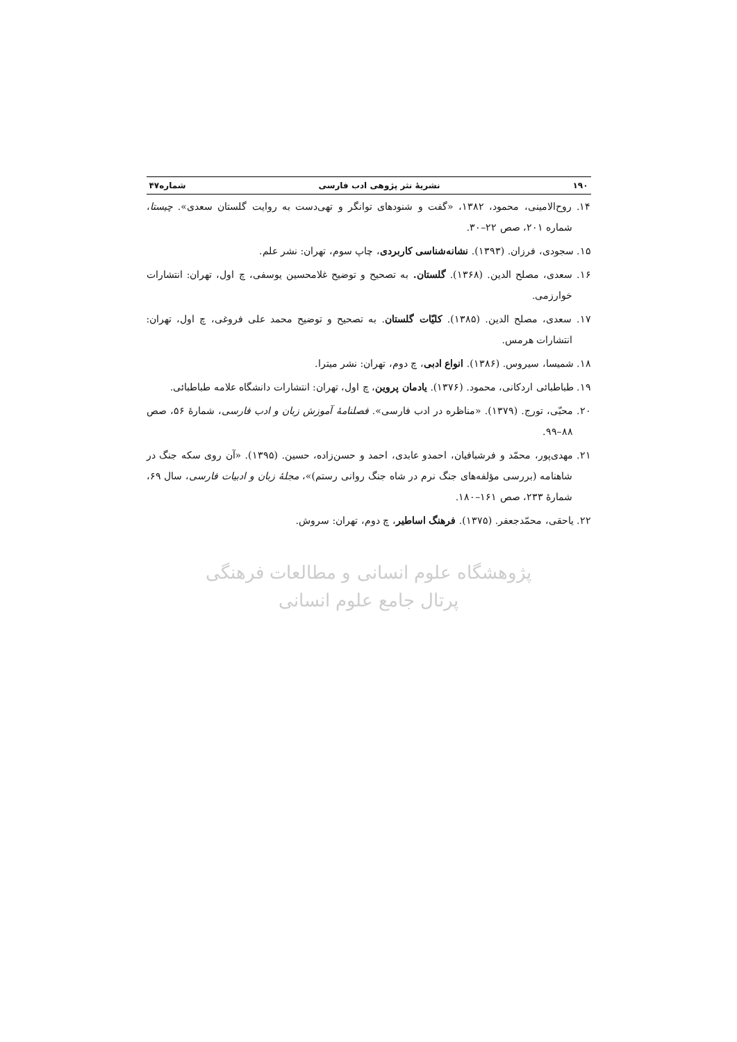۱۹۰ نشریهٔ نثر پژوهی ادب فارسی شماره۴۷
۱۴. روح‌الامینی، محمود، ۱۳۸۲، «گفت و شنودهای توانگر و تهی‌دست به روایت گلستان سعدی». چیستا، شماره ۲۰۱، صص ۲۲–۳۰.
۱۵. سجودی، فرزان. (۱۳۹۳). نشانه‌شناسی کاربردی، چاپ سوم، تهران: نشر علم.
۱۶. سعدی، مصلح الدین. (۱۳۶۸). گلستان. به تصحیح و توضیح غلامحسین یوسفی، چ اول، تهران: انتشارات خوارزمی.
۱۷. سعدی، مصلح الدین. (۱۳۸۵). کلیّات گلستان. به تصحیح و توضیح محمد علی فروغی، چ اول، تهران: انتشارات هرمس.
۱۸. شمیسا، سیروس. (۱۳۸۶). انواع ادبی، چ دوم، تهران: نشر میترا.
۱۹. طباطبائی اردکانی، محمود. (۱۳۷۶). یادمان پروین، چ اول، تهران: انتشارات دانشگاه علامه طباطبائی.
۲۰. محبّی، تورج. (۱۳۷۹). «مناظره در ادب فارسی». فصلنامهٔ آموزش زبان و ادب فارسی، شمارهٔ ۵۶، صص ۸۸–۹۹.
۲۱. مهدی‌پور، محمّد و فرشبافیان، احمدو عابدی، احمد و حسن‌زاده، حسین. (۱۳۹۵). «آن روی سکه جنگ در شاهنامه (بررسی مؤلفه‌های جنگ نرم در شاه جنگ روانی رستم)»، مجلهٔ زبان و ادبیات فارسی، سال ۶۹، شمارهٔ ۲۳۳، صص ۱۶۱–۱۸۰.
۲۲. یاحقی، محمّدجعفر. (۱۳۷۵). فرهنگ اساطیر، چ دوم، تهران: سروش.
پژوهشگاه علوم انسانی و مطالعات فرهنگی
پرتال جامع علوم انسانی